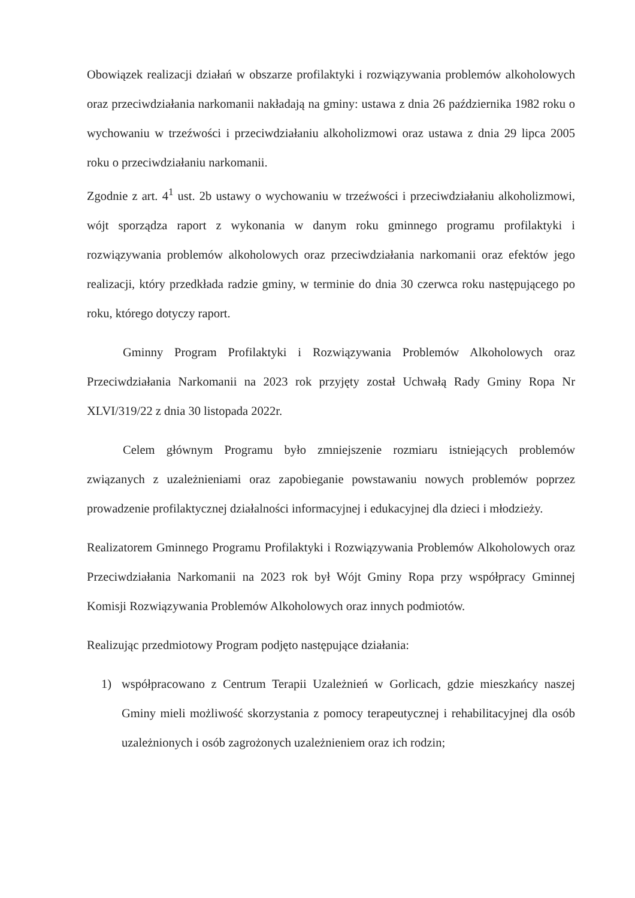Obowiązek realizacji działań w obszarze profilaktyki i rozwiązywania problemów alkoholowych oraz przeciwdziałania narkomanii nakładają na gminy: ustawa z dnia 26 października 1982 roku o wychowaniu w trzeźwości i przeciwdziałaniu alkoholizmowi oraz ustawa z dnia 29 lipca 2005 roku o przeciwdziałaniu narkomanii.
Zgodnie z art. 4<sup>1</sup> ust. 2b ustawy o wychowaniu w trzeźwości i przeciwdziałaniu alkoholizmowi, wójt sporządza raport z wykonania w danym roku gminnego programu profilaktyki i rozwiązywania problemów alkoholowych oraz przeciwdziałania narkomanii oraz efektów jego realizacji, który przedkłada radzie gminy, w terminie do dnia 30 czerwca roku następującego po roku, którego dotyczy raport.
Gminny Program Profilaktyki i Rozwiązywania Problemów Alkoholowych oraz Przeciwdziałania Narkomanii na 2023 rok przyjęty został Uchwałą Rady Gminy Ropa Nr XLVI/319/22 z dnia 30 listopada 2022r.
Celem głównym Programu było zmniejszenie rozmiaru istniejących problemów związanych z uzależnieniami oraz zapobieganie powstawaniu nowych problemów poprzez prowadzenie profilaktycznej działalności informacyjnej i edukacyjnej dla dzieci i młodzieży.
Realizatorem Gminnego Programu Profilaktyki i Rozwiązywania Problemów Alkoholowych oraz Przeciwdziałania Narkomanii na 2023 rok był Wójt Gminy Ropa przy współpracy Gminnej Komisji Rozwiązywania Problemów Alkoholowych oraz innych podmiotów.
Realizując przedmiotowy Program podjęto następujące działania:
1) współpracowano z Centrum Terapii Uzależnień w Gorlicach, gdzie mieszkańcy naszej Gminy mieli możliwość skorzystania z pomocy terapeutycznej i rehabilitacyjnej dla osób uzależnionych i osób zagrożonych uzależnieniem oraz ich rodzin;